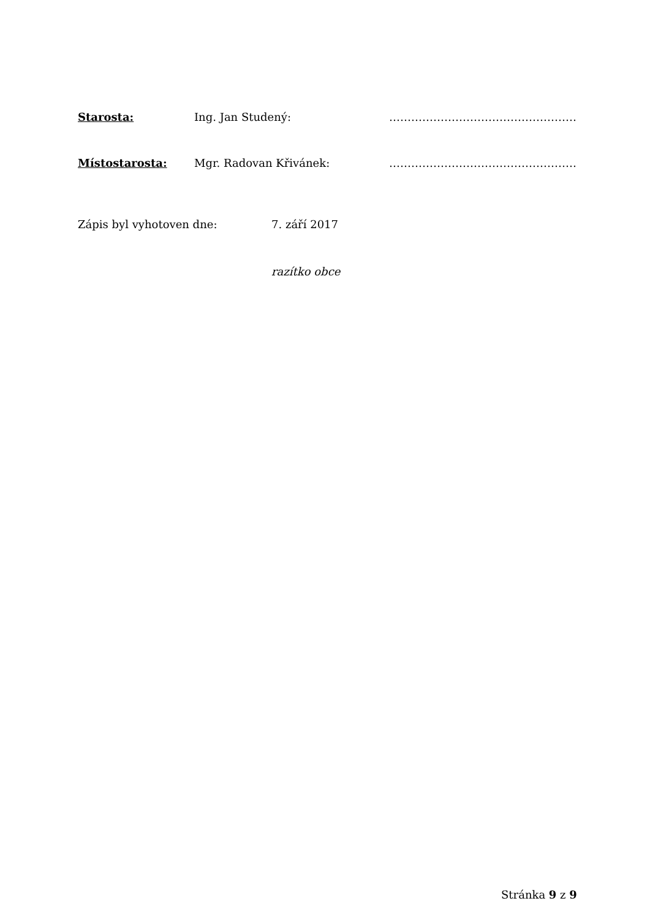Starosta: Ing. Jan Studený: ……………………………………………
Místostarosta: Mgr. Radovan Křivánek: ……………………………………………
Zápis byl vyhotoven dne: 7. září 2017
razítko obce
Stránka 9 z 9